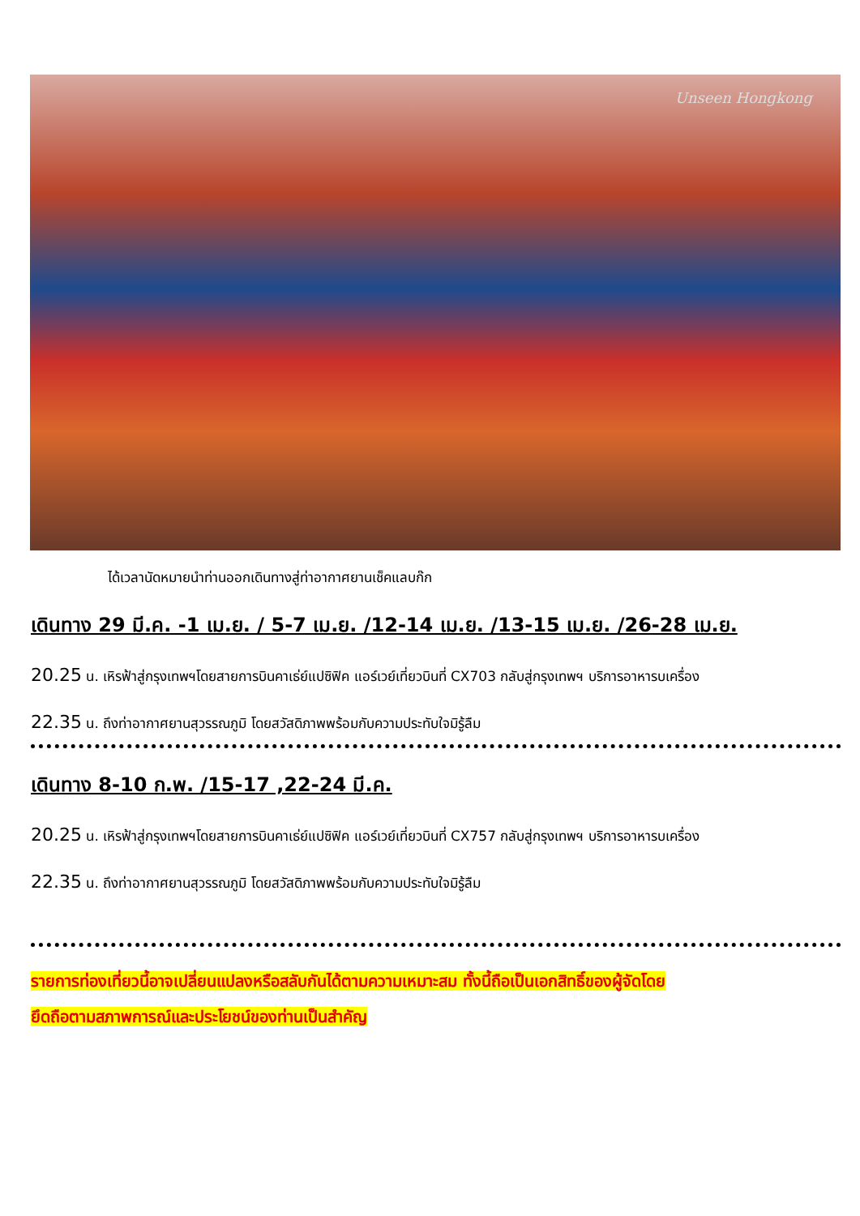Unseen Hongkong
ได้เวลานัดหมายนำท่านออกเดินทางสู่ท่าอากาศยานเช็คแลบก๊ก
เดินทาง 29 มี.ค. -1 เม.ย. / 5-7 เม.ย. /12-14 เม.ย. /13-15 เม.ย. /26-28 เม.ย.
20.25 น. เหิรฟ้าสู่กรุงเทพฯโดยสายการบินคาเธ่ย์แปซิฟิค แอร์เวย์เที่ยวบินที่ CX703 กลับสู่กรุงเทพฯ บริการอาหารบเครื่อง
22.35 น. ถึงท่าอากาศยานสุวรรณภูมิ โดยสวัสดิภาพพร้อมกับความประทับใจมิรู้ลืม
เดินทาง 8-10 ก.พ. /15-17 ,22-24 มี.ค.
20.25 น. เหิรฟ้าสู่กรุงเทพฯโดยสายการบินคาเธ่ย์แปซิฟิค แอร์เวย์เที่ยวบินที่ CX757 กลับสู่กรุงเทพฯ บริการอาหารบเครื่อง
22.35 น. ถึงท่าอากาศยานสุวรรณภูมิ โดยสวัสดิภาพพร้อมกับความประทับใจมิรู้ลืม
รายการท่องเที่ยวนี้อาจเปลี่ยนแปลงหรือสลับกันได้ตามความเหมาะสม ทั้งนี้ถือเป็นเอกสิทธิ์ของผู้จัดโดย
ยึดถือตามสภาพการณ์และประโยชน์ของท่านเป็นสำคัญ